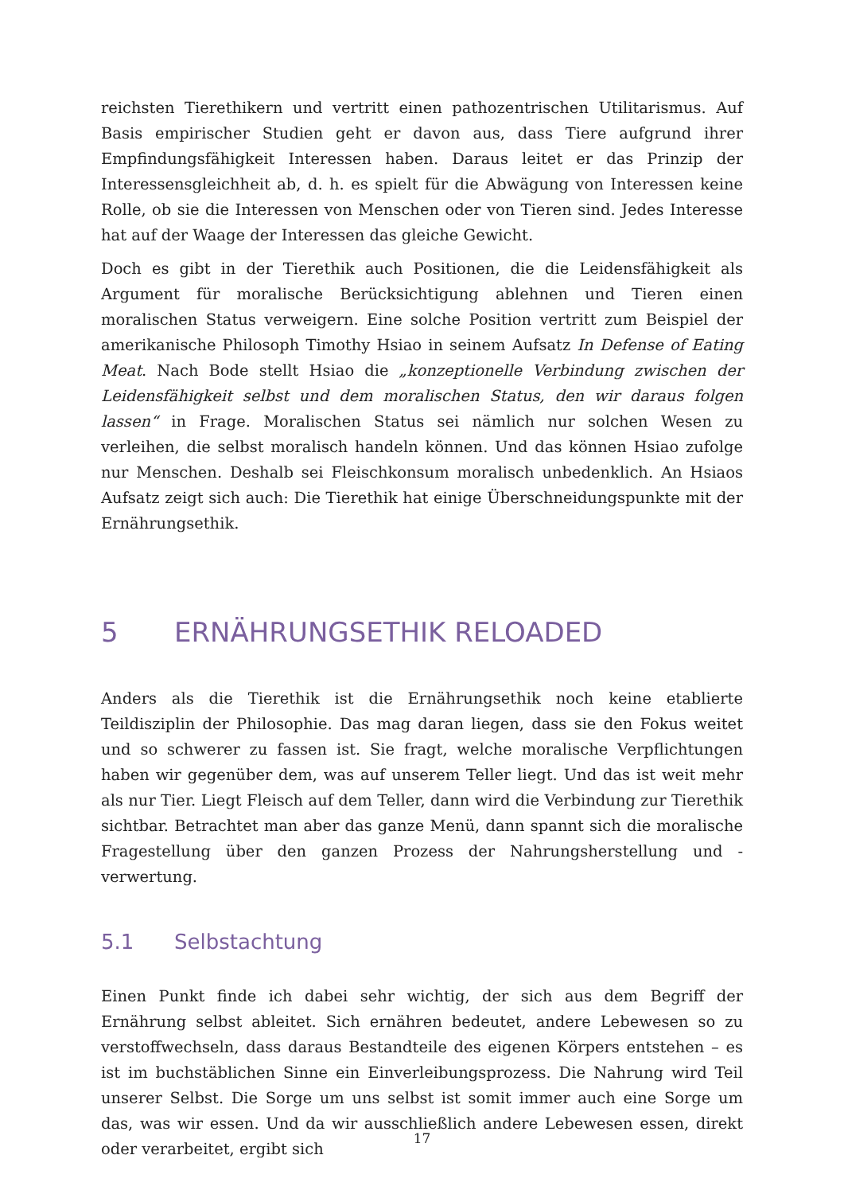reichsten Tierethikern und vertritt einen pathozentrischen Utilitarismus. Auf Basis empirischer Studien geht er davon aus, dass Tiere aufgrund ihrer Empfindungsfähigkeit Interessen haben. Daraus leitet er das Prinzip der Interessensgleichheit ab, d. h. es spielt für die Abwägung von Interessen keine Rolle, ob sie die Interessen von Menschen oder von Tieren sind. Jedes Interesse hat auf der Waage der Interessen das gleiche Gewicht.
Doch es gibt in der Tierethik auch Positionen, die die Leidensfähigkeit als Argument für moralische Berücksichtigung ablehnen und Tieren einen moralischen Status verweigern. Eine solche Position vertritt zum Beispiel der amerikanische Philosoph Timothy Hsiao in seinem Aufsatz In Defense of Eating Meat. Nach Bode stellt Hsiao die „konzeptionelle Verbindung zwischen der Leidensfähigkeit selbst und dem moralischen Status, den wir daraus folgen lassen“ in Frage. Moralischen Status sei nämlich nur solchen Wesen zu verleihen, die selbst moralisch handeln können. Und das können Hsiao zufolge nur Menschen. Deshalb sei Fleischkonsum moralisch unbedenklich. An Hsiaos Aufsatz zeigt sich auch: Die Tierethik hat einige Überschneidungspunkte mit der Ernährungsethik.
5 ERNÄHRUNGSETHIK RELOADED
Anders als die Tierethik ist die Ernährungsethik noch keine etablierte Teildisziplin der Philosophie. Das mag daran liegen, dass sie den Fokus weitet und so schwerer zu fassen ist. Sie fragt, welche moralische Verpflichtungen haben wir gegenüber dem, was auf unserem Teller liegt. Und das ist weit mehr als nur Tier. Liegt Fleisch auf dem Teller, dann wird die Verbindung zur Tierethik sichtbar. Betrachtet man aber das ganze Menü, dann spannt sich die moralische Fragestellung über den ganzen Prozess der Nahrungsherstellung und -verwertung.
5.1 Selbstachtung
Einen Punkt finde ich dabei sehr wichtig, der sich aus dem Begriff der Ernährung selbst ableitet. Sich ernähren bedeutet, andere Lebewesen so zu verstoffwechseln, dass daraus Bestandteile des eigenen Körpers entstehen – es ist im buchstäblichen Sinne ein Einverleibungsprozess. Die Nahrung wird Teil unserer Selbst. Die Sorge um uns selbst ist somit immer auch eine Sorge um das, was wir essen. Und da wir ausschließlich andere Lebewesen essen, direkt oder verarbeitet, ergibt sich
17